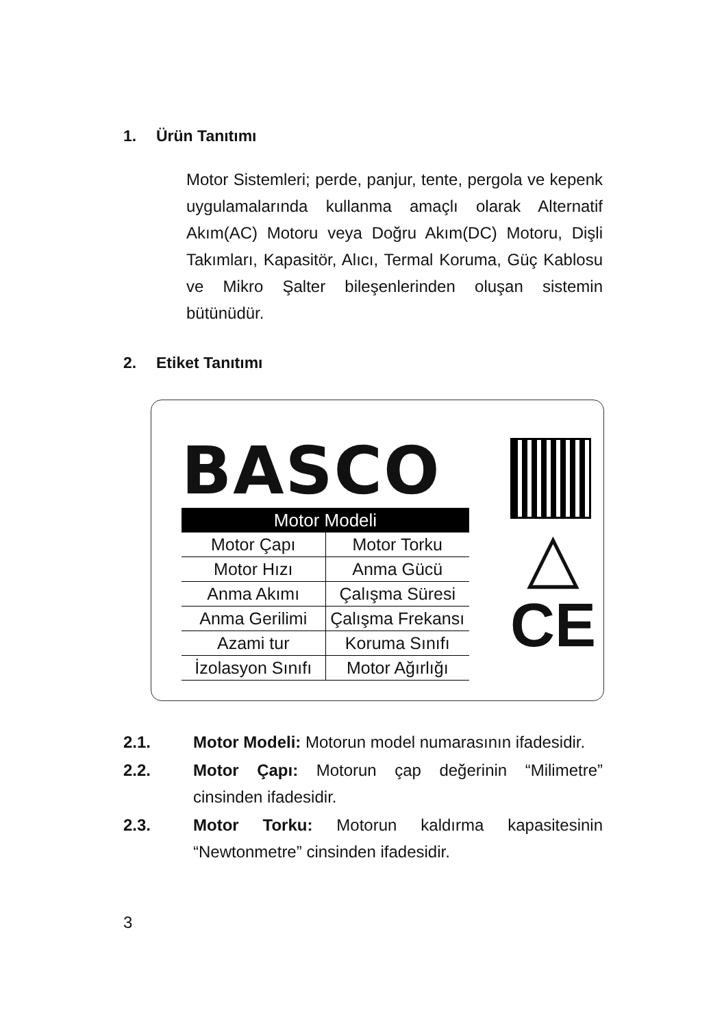1. Ürün Tanıtımı
Motor Sistemleri; perde, panjur, tente, pergola ve kepenk uygulamalarında kullanma amaçlı olarak Alternatif Akım(AC) Motoru veya Doğru Akım(DC) Motoru, Dişli Takımları, Kapasitör, Alıcı, Termal Koruma, Güç Kablosu ve Mikro Şalter bileşenlerinden oluşan sistemin bütünüdür.
2. Etiket Tanıtımı
BASCO
Motor Modeli
| Motor Çapı | Motor Torku |
| Motor Hızı | Anma Gücü |
| Anma Akımı | Çalışma Süresi |
| Anma Gerilimi | Çalışma Frekansı |
| Azami tur | Koruma Sınıfı |
| İzolasyon Sınıfı | Motor Ağırlığı |
△
CE
2.1. Motor Modeli: Motorun model numarasının ifadesidir.
2.2. Motor Çapı: Motorun çap değerinin “Milimetre” cinsinden ifadesidir.
2.3. Motor Torku: Motorun kaldırma kapasitesinin “Newtonmetre” cinsinden ifadesidir.
3